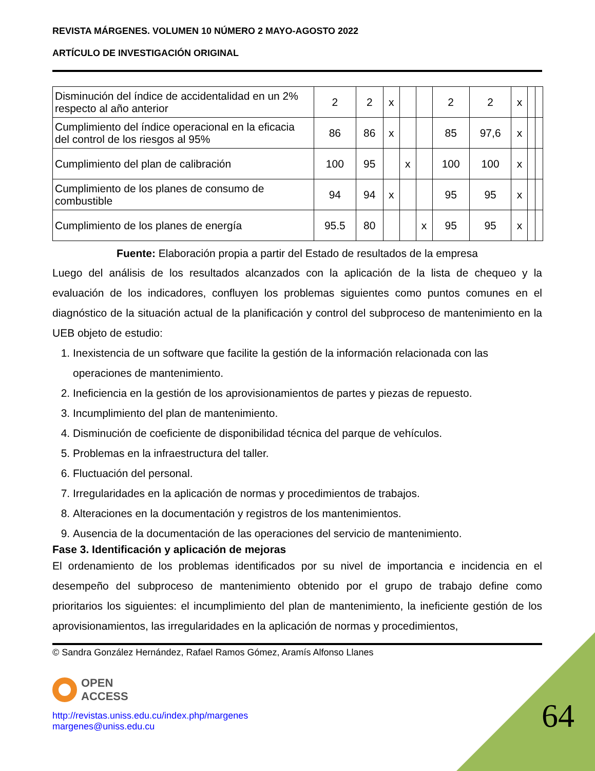REVISTA MÁRGENES. VOLUMEN 10 NÚMERO 2 MAYO-AGOSTO 2022
ARTÍCULO DE INVESTIGACIÓN ORIGINAL
| Disminución del índice de accidentalidad en un 2% respecto al año anterior | 2 | 2 | x | | | 2 | 2 | x | | |
| Cumplimiento del índice operacional en la eficacia del control de los riesgos al 95% | 86 | 86 | x | | | 85 | 97,6 | x | | |
| Cumplimiento del plan de calibración | 100 | 95 | | x | | 100 | 100 | x | | |
| Cumplimiento de los planes de consumo de combustible | 94 | 94 | x | | | 95 | 95 | x | | |
| Cumplimiento de los planes de energía | 95.5 | 80 | | | x | 95 | 95 | x | | |
Fuente: Elaboración propia a partir del Estado de resultados de la empresa
Luego del análisis de los resultados alcanzados con la aplicación de la lista de chequeo y la evaluación de los indicadores, confluyen los problemas siguientes como puntos comunes en el diagnóstico de la situación actual de la planificación y control del subproceso de mantenimiento en la UEB objeto de estudio:
1. Inexistencia de un software que facilite la gestión de la información relacionada con las operaciones de mantenimiento.
2. Ineficiencia en la gestión de los aprovisionamientos de partes y piezas de repuesto.
3. Incumplimiento del plan de mantenimiento.
4. Disminución de coeficiente de disponibilidad técnica del parque de vehículos.
5. Problemas en la infraestructura del taller.
6. Fluctuación del personal.
7. Irregularidades en la aplicación de normas y procedimientos de trabajos.
8. Alteraciones en la documentación y registros de los mantenimientos.
9. Ausencia de la documentación de las operaciones del servicio de mantenimiento.
Fase 3. Identificación y aplicación de mejoras
El ordenamiento de los problemas identificados por su nivel de importancia e incidencia en el desempeño del subproceso de mantenimiento obtenido por el grupo de trabajo define como prioritarios los siguientes: el incumplimiento del plan de mantenimiento, la ineficiente gestión de los aprovisionamientos, las irregularidades en la aplicación de normas y procedimientos,
© Sandra González Hernández, Rafael Ramos Gómez, Aramís Alfonso Llanes
OPEN
ACCESS
http://revistas.uniss.edu.cu/index.php/margenes
margenes@uniss.edu.cu
64